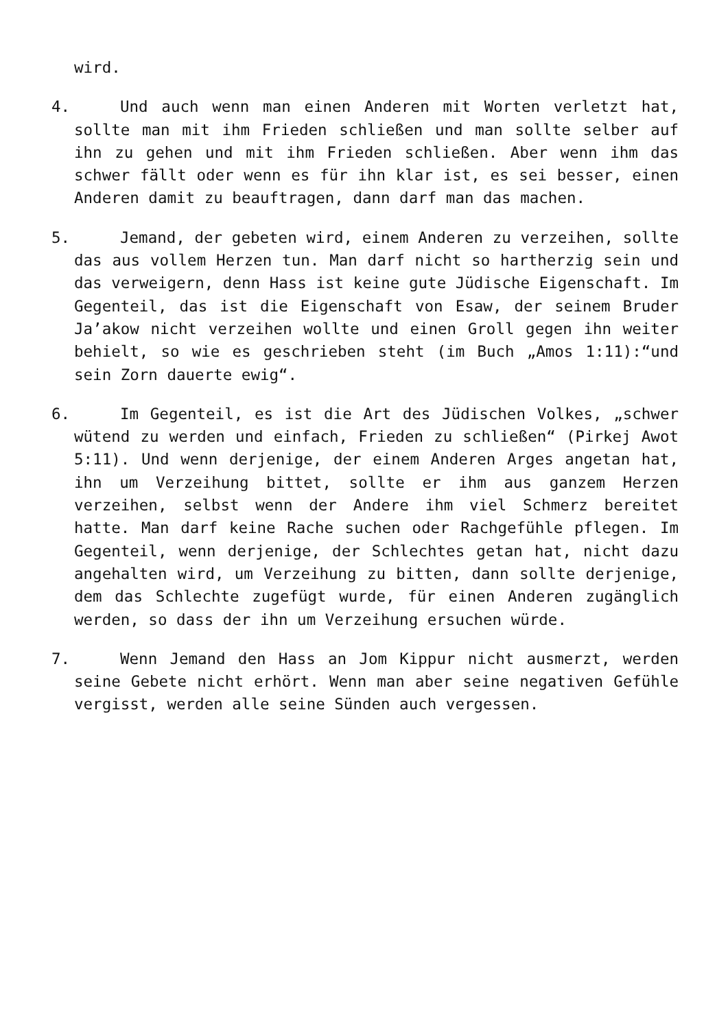wird.
4. Und auch wenn man einen Anderen mit Worten verletzt hat, sollte man mit ihm Frieden schließen und man sollte selber auf ihn zu gehen und mit ihm Frieden schließen. Aber wenn ihm das schwer fällt oder wenn es für ihn klar ist, es sei besser, einen Anderen damit zu beauftragen, dann darf man das machen.
5. Jemand, der gebeten wird, einem Anderen zu verzeihen, sollte das aus vollem Herzen tun. Man darf nicht so hartherzig sein und das verweigern, denn Hass ist keine gute Jüdische Eigenschaft. Im Gegenteil, das ist die Eigenschaft von Esaw, der seinem Bruder Ja’akow nicht verzeihen wollte und einen Groll gegen ihn weiter behielt, so wie es geschrieben steht (im Buch „Amos 1:11):“und sein Zorn dauerte ewig“.
6. Im Gegenteil, es ist die Art des Jüdischen Volkes, „schwer wütend zu werden und einfach, Frieden zu schließen“ (Pirkej Awot 5:11). Und wenn derjenige, der einem Anderen Arges angetan hat, ihn um Verzeihung bittet, sollte er ihm aus ganzem Herzen verzeihen, selbst wenn der Andere ihm viel Schmerz bereitet hatte. Man darf keine Rache suchen oder Rachgefühle pflegen. Im Gegenteil, wenn derjenige, der Schlechtes getan hat, nicht dazu angehalten wird, um Verzeihung zu bitten, dann sollte derjenige, dem das Schlechte zugefügt wurde, für einen Anderen zugänglich werden, so dass der ihn um Verzeihung ersuchen würde.
7. Wenn Jemand den Hass an Jom Kippur nicht ausmerzt, werden seine Gebete nicht erhört. Wenn man aber seine negativen Gefühle vergisst, werden alle seine Sünden auch vergessen.